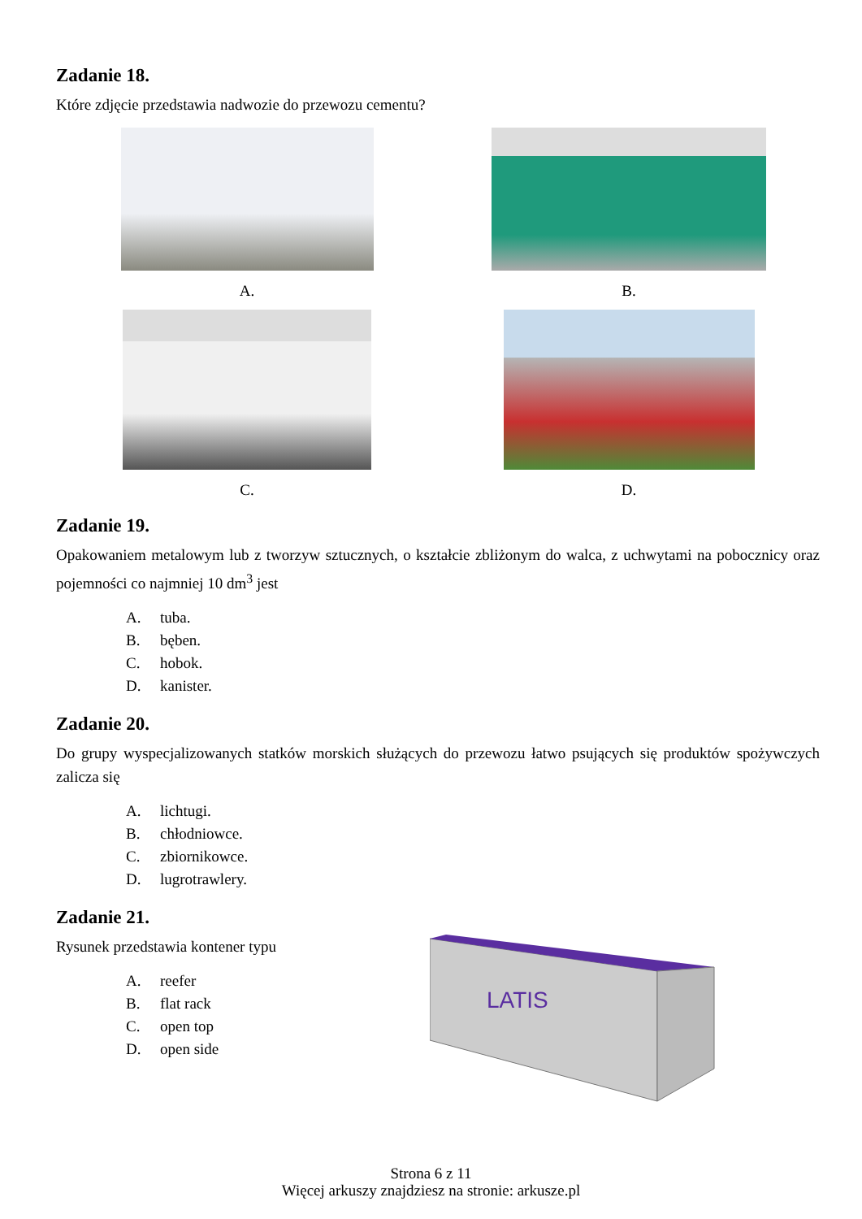Zadanie 18.
Które zdjęcie przedstawia nadwozie do przewozu cementu?
A.
B.
C.
D.
Zadanie 19.
Opakowaniem metalowym lub z tworzyw sztucznych, o kształcie zbliżonym do walca, z uchwytami na pobocznicy oraz pojemności co najmniej 10 dm<sup>3</sup> jest
A. tuba.
B. bęben.
C. hobok.
D. kanister.
Zadanie 20.
Do grupy wyspecjalizowanych statków morskich służących do przewozu łatwo psujących się produktów spożywczych zalicza się
A. lichtugi.
B. chłodniowce.
C. zbiornikowce.
D. lugrotrawlery.
Zadanie 21.
Rysunek przedstawia kontener typu
A. reefer
B. flat rack
C. open top
D. open side
LATIS
Strona 6 z 11
Więcej arkuszy znajdziesz na stronie: arkusze.pl